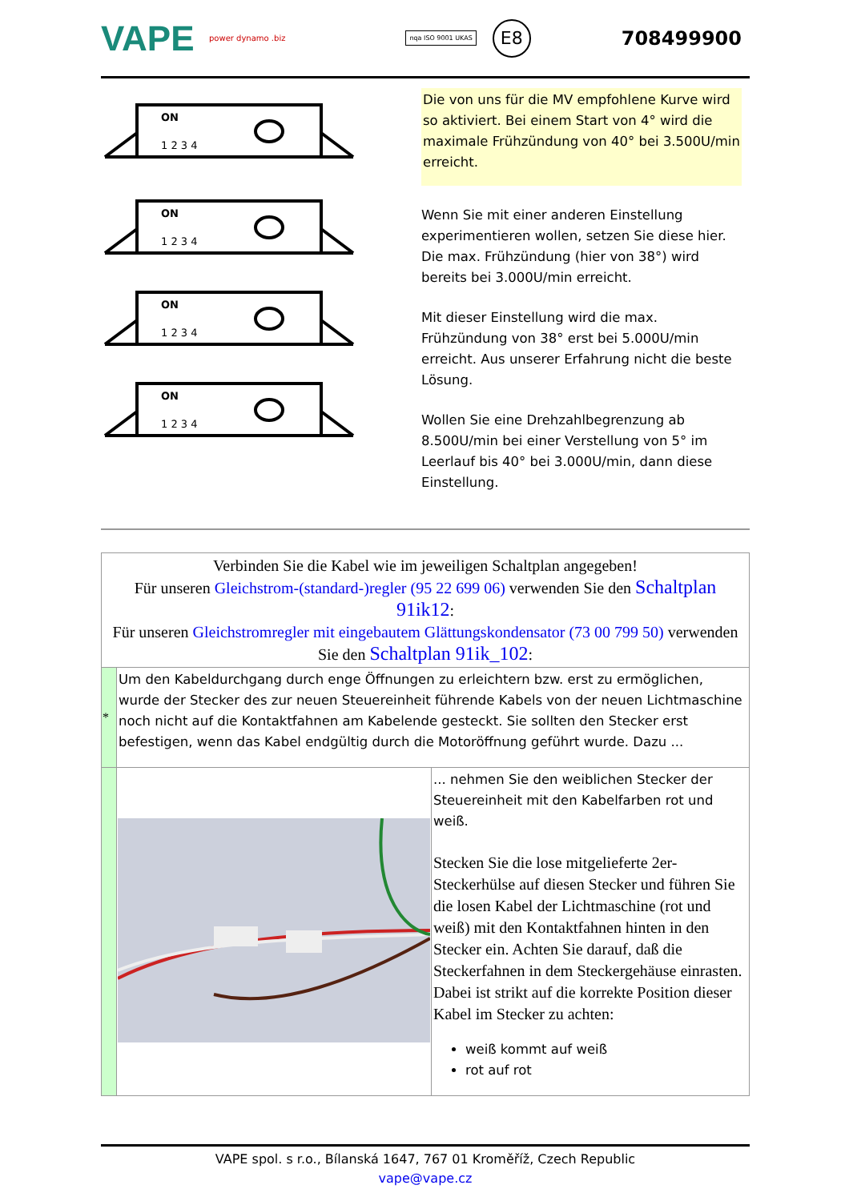VAPE
power dynamo .biz
nqa ISO 9001 UKAS
E8
708499900
ON
1 2 3 4
ON
1 2 3 4
ON
1 2 3 4
ON
1 2 3 4
Die von uns für die MV empfohlene Kurve wird so aktiviert. Bei einem Start von 4° wird die maximale Frühzündung von 40° bei 3.500U/min erreicht.
Wenn Sie mit einer anderen Einstellung experimentieren wollen, setzen Sie diese hier. Die max. Frühzündung (hier von 38°) wird bereits bei 3.000U/min erreicht.
Mit dieser Einstellung wird die max. Frühzündung von 38° erst bei 5.000U/min erreicht. Aus unserer Erfahrung nicht die beste Lösung.
Wollen Sie eine Drehzahlbegrenzung ab 8.500U/min bei einer Verstellung von 5° im Leerlauf bis 40° bei 3.000U/min, dann diese Einstellung.
| Verbinden Sie die Kabel wie im jeweiligen Schaltplan angegeben! Für unseren Gleichstrom-(standard-)regler (95 22 699 06) verwenden Sie den Schaltplan 91ik12 : Für unseren Gleichstromregler mit eingebautem Glättungskondensator (73 00 799 50) verwenden Sie den Schaltplan 91ik_102 : | | |
| * | Um den Kabeldurchgang durch enge Öffnungen zu erleichtern bzw. erst zu ermöglichen, wurde der Stecker des zur neuen Steuereinheit führende Kabels von der neuen Lichtmaschine noch nicht auf die Kontaktfahnen am Kabelende gesteckt. Sie sollten den Stecker erst befestigen, wenn das Kabel endgültig durch die Motoröffnung geführt wurde. Dazu ... | |
| | | ... nehmen Sie den weiblichen Stecker der Steuereinheit mit den Kabelfarben rot und weiß. Stecken Sie die lose mitgelieferte 2er-Steckerhülse auf diesen Stecker und führen Sie die losen Kabel der Lichtmaschine (rot und weiß) mit den Kontaktfahnen hinten in den Stecker ein. Achten Sie darauf, daß die Steckerfahnen in dem Steckergehäuse einrasten. Dabei ist strikt auf die korrekte Position dieser Kabel im Stecker zu achten: weiß kommt auf weiß rot auf rot |
VAPE spol. s r.o., Bílanská 1647, 767 01 Kroměříž, Czech Republic
vape@vape.cz